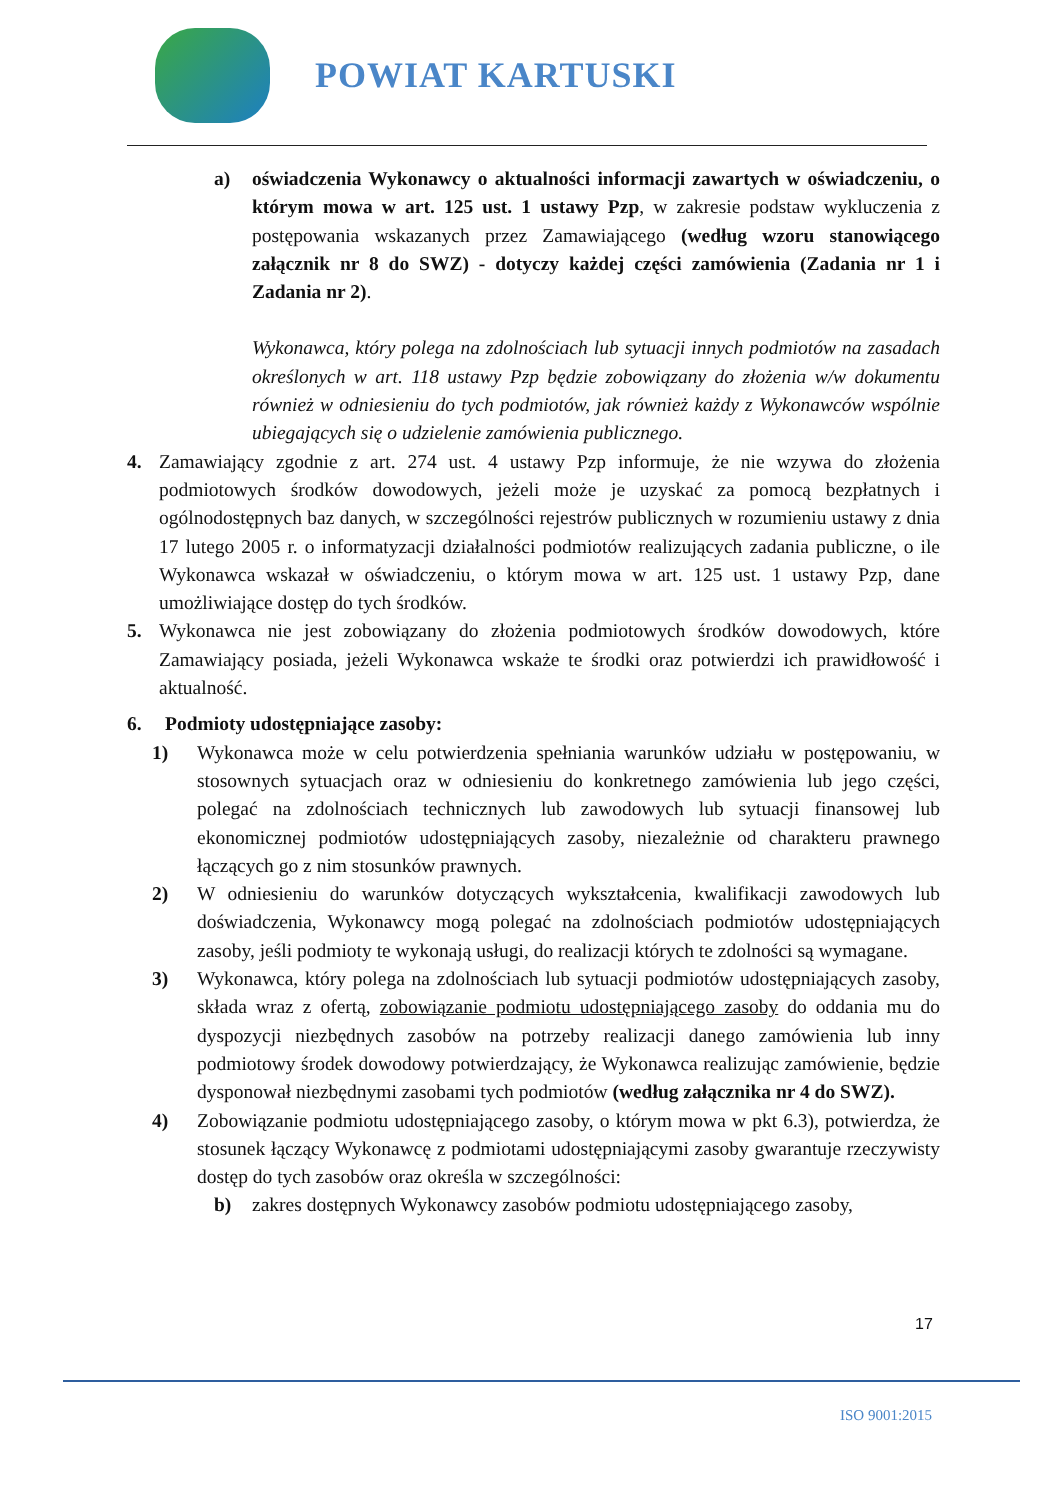POWIAT KARTUSKI
a) oświadczenia Wykonawcy o aktualności informacji zawartych w oświadczeniu, o którym mowa w art. 125 ust. 1 ustawy Pzp, w zakresie podstaw wykluczenia z postępowania wskazanych przez Zamawiającego (według wzoru stanowiącego załącznik nr 8 do SWZ) - dotyczy każdej części zamówienia (Zadania nr 1 i Zadania nr 2).
Wykonawca, który polega na zdolnościach lub sytuacji innych podmiotów na zasadach określonych w art. 118 ustawy Pzp będzie zobowiązany do złożenia w/w dokumentu również w odniesieniu do tych podmiotów, jak również każdy z Wykonawców wspólnie ubiegających się o udzielenie zamówienia publicznego.
4. Zamawiający zgodnie z art. 274 ust. 4 ustawy Pzp informuje, że nie wzywa do złożenia podmiotowych środków dowodowych, jeżeli może je uzyskać za pomocą bezpłatnych i ogólnodostępnych baz danych, w szczególności rejestrów publicznych w rozumieniu ustawy z dnia 17 lutego 2005 r. o informatyzacji działalności podmiotów realizujących zadania publiczne, o ile Wykonawca wskazał w oświadczeniu, o którym mowa w art. 125 ust. 1 ustawy Pzp, dane umożliwiające dostęp do tych środków.
5. Wykonawca nie jest zobowiązany do złożenia podmiotowych środków dowodowych, które Zamawiający posiada, jeżeli Wykonawca wskaże te środki oraz potwierdzi ich prawidłowość i aktualność.
6. Podmioty udostępniające zasoby:
1) Wykonawca może w celu potwierdzenia spełniania warunków udziału w postępowaniu, w stosownych sytuacjach oraz w odniesieniu do konkretnego zamówienia lub jego części, polegać na zdolnościach technicznych lub zawodowych lub sytuacji finansowej lub ekonomicznej podmiotów udostępniających zasoby, niezależnie od charakteru prawnego łączących go z nim stosunków prawnych.
2) W odniesieniu do warunków dotyczących wykształcenia, kwalifikacji zawodowych lub doświadczenia, Wykonawcy mogą polegać na zdolnościach podmiotów udostępniających zasoby, jeśli podmioty te wykonają usługi, do realizacji których te zdolności są wymagane.
3) Wykonawca, który polega na zdolnościach lub sytuacji podmiotów udostępniających zasoby, składa wraz z ofertą, zobowiązanie podmiotu udostępniającego zasoby do oddania mu do dyspozycji niezbędnych zasobów na potrzeby realizacji danego zamówienia lub inny podmiotowy środek dowodowy potwierdzający, że Wykonawca realizując zamówienie, będzie dysponował niezbędnymi zasobami tych podmiotów (według załącznika nr 4 do SWZ).
4) Zobowiązanie podmiotu udostępniającego zasoby, o którym mowa w pkt 6.3), potwierdza, że stosunek łączący Wykonawcę z podmiotami udostępniającymi zasoby gwarantuje rzeczywisty dostęp do tych zasobów oraz określa w szczególności:
b) zakres dostępnych Wykonawcy zasobów podmiotu udostępniającego zasoby,
17
ISO 9001:2015